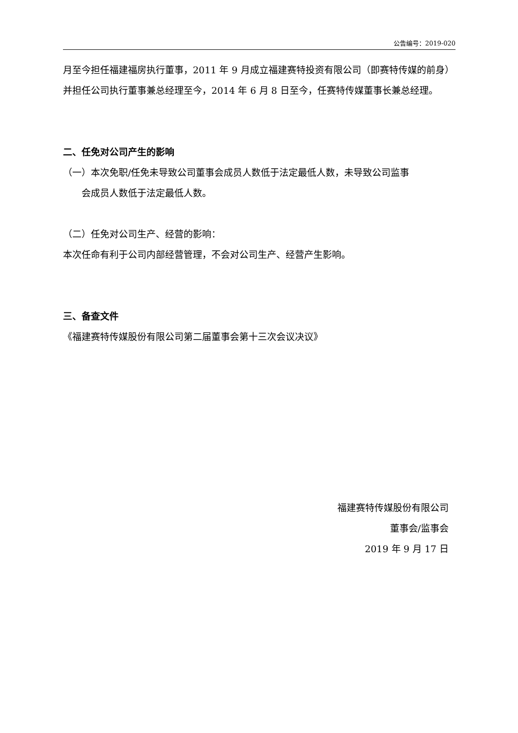公告编号：2019-020
月至今担任福建福房执行董事，2011 年 9 月成立福建赛特投资有限公司（即赛特传媒的前身）并担任公司执行董事兼总经理至今，2014 年 6 月 8 日至今，任赛特传媒董事长兼总经理。
二、任免对公司产生的影响
（一）本次免职/任免未导致公司董事会成员人数低于法定最低人数，未导致公司监事
会成员人数低于法定最低人数。
（二）任免对公司生产、经营的影响：
本次任命有利于公司内部经营管理，不会对公司生产、经营产生影响。
三、备查文件
《福建赛特传媒股份有限公司第二届董事会第十三次会议决议》
福建赛特传媒股份有限公司
董事会/监事会
2019 年 9 月 17 日